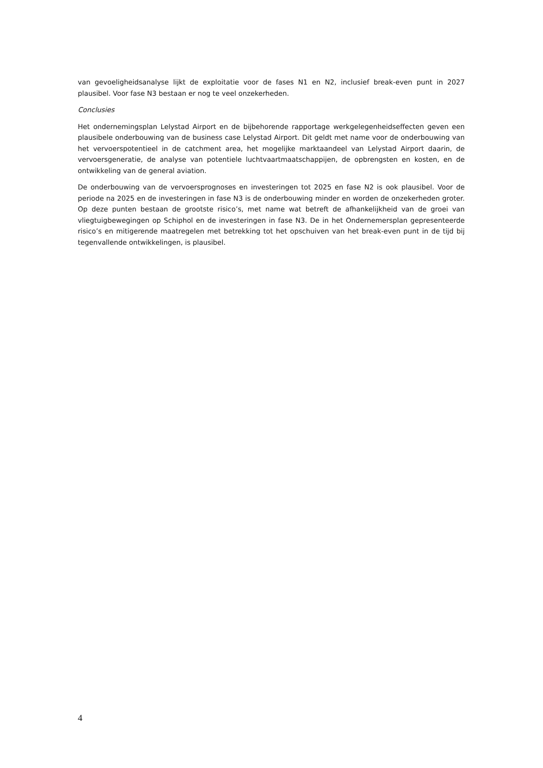van gevoeligheidsanalyse lijkt de exploitatie voor de fases N1 en N2, inclusief break-even punt in 2027 plausibel. Voor fase N3 bestaan er nog te veel onzekerheden.
Conclusies
Het ondernemingsplan Lelystad Airport en de bijbehorende rapportage werkgelegenheidseffecten geven een plausibele onderbouwing van de business case Lelystad Airport. Dit geldt met name voor de onderbouwing van het vervoerspotentieel in de catchment area, het mogelijke marktaandeel van Lelystad Airport daarin, de vervoersgeneratie, de analyse van potentiele luchtvaartmaatschappijen, de opbrengsten en kosten, en de ontwikkeling van de general aviation.
De onderbouwing van de vervoersprognoses en investeringen tot 2025 en fase N2 is ook plausibel. Voor de periode na 2025 en de investeringen in fase N3 is de onderbouwing minder en worden de onzekerheden groter. Op deze punten bestaan de grootste risico’s, met name wat betreft de afhankelijkheid van de groei van vliegtuigbewegingen op Schiphol en de investeringen in fase N3. De in het Ondernemersplan gepresenteerde risico’s en mitigerende maatregelen met betrekking tot het opschuiven van het break-even punt in de tijd bij tegenvallende ontwikkelingen, is plausibel.
4